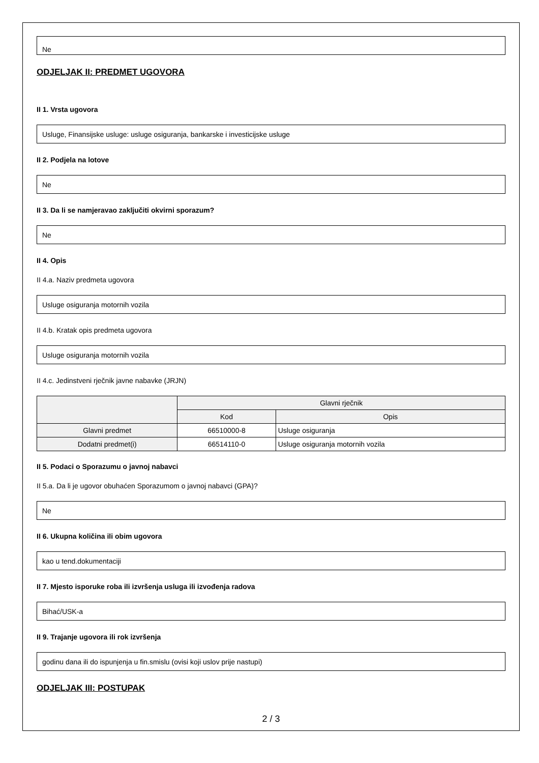Ne
ODJELJAK II: PREDMET UGOVORA
II 1. Vrsta ugovora
Usluge, Finansijske usluge: usluge osiguranja, bankarske i investicijske usluge
II 2. Podjela na lotove
Ne
II 3. Da li se namjeravao zaključiti okvirni sporazum?
Ne
II 4. Opis
II 4.a. Naziv predmeta ugovora
Usluge osiguranja motornih vozila
II 4.b. Kratak opis predmeta ugovora
Usluge osiguranja motornih vozila
II 4.c. Jedinstveni rječnik javne nabavke (JRJN)
| | Glavni rječnik | |
| --- | --- | --- |
| | Kod | Opis |
| Glavni predmet | 66510000-8 | Usluge osiguranja |
| Dodatni predmet(i) | 66514110-0 | Usluge osiguranja motornih vozila |
II 5. Podaci o Sporazumu o javnoj nabavci
II 5.a. Da li je ugovor obuhaćen Sporazumom o javnoj nabavci (GPA)?
Ne
II 6. Ukupna količina ili obim ugovora
kao u tend.dokumentaciji
II 7. Mjesto isporuke roba ili izvršenja usluga ili izvođenja radova
Bihać/USK-a
II 9. Trajanje ugovora ili rok izvršenja
godinu dana ili do ispunjenja u fin.smislu (ovisi koji uslov prije nastupi)
ODJELJAK III: POSTUPAK
2 / 3